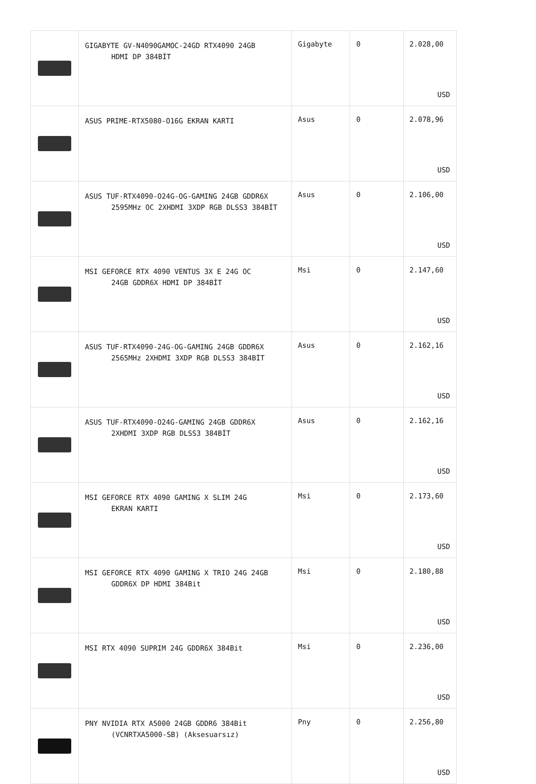| | GIGABYTE GV-N4090GAMOC-24GD RTX4090 24GB HDMI DP 384BİT | Gigabyte | 0 | 2.028,00 USD |
| | ASUS PRIME-RTX5080-O16G EKRAN KARTI | Asus | 0 | 2.078,96 USD |
| | ASUS TUF-RTX4090-O24G-OG-GAMING 24GB GDDR6X 2595MHz OC 2XHDMI 3XDP RGB DLSS3 384BİT | Asus | 0 | 2.106,00 USD |
| | MSI GEFORCE RTX 4090 VENTUS 3X E 24G OC 24GB GDDR6X HDMI DP 384BİT | Msi | 0 | 2.147,60 USD |
| | ASUS TUF-RTX4090-24G-OG-GAMING 24GB GDDR6X 2565MHz 2XHDMI 3XDP RGB DLSS3 384BİT | Asus | 0 | 2.162,16 USD |
| | ASUS TUF-RTX4090-O24G-GAMING 24GB GDDR6X 2XHDMI 3XDP RGB DLSS3 384BİT | Asus | 0 | 2.162,16 USD |
| | MSI GEFORCE RTX 4090 GAMING X SLIM 24G EKRAN KARTI | Msi | 0 | 2.173,60 USD |
| | MSI GEFORCE RTX 4090 GAMING X TRIO 24G 24GB GDDR6X DP HDMI 384Bit | Msi | 0 | 2.180,88 USD |
| | MSI RTX 4090 SUPRIM 24G GDDR6X 384Bit | Msi | 0 | 2.236,00 USD |
| | PNY NVIDIA RTX A5000 24GB GDDR6 384Bit (VCNRTXA5000-SB) (Aksesuarsız) | Pny | 0 | 2.256,80 USD |